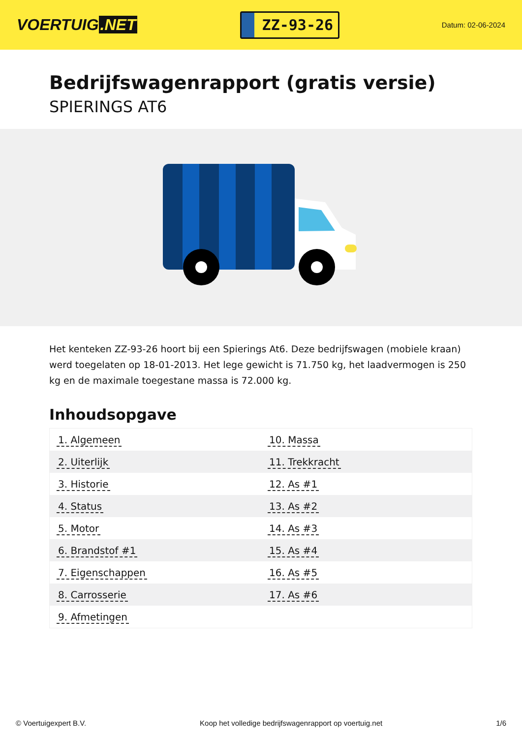VOERTUIG.NET
ZZ-93-26
Datum: 02-06-2024
Bedrijfswagenrapport (gratis versie)
SPIERINGS AT6
Het kenteken ZZ-93-26 hoort bij een Spierings At6. Deze bedrijfswagen (mobiele kraan) werd toegelaten op 18-01-2013. Het lege gewicht is 71.750 kg, het laadvermogen is 250 kg en de maximale toegestane massa is 72.000 kg.
Inhoudsopgave
| 1. Algemeen | 10. Massa |
| 2. Uiterlijk | 11. Trekkracht |
| 3. Historie | 12. As #1 |
| 4. Status | 13. As #2 |
| 5. Motor | 14. As #3 |
| 6. Brandstof #1 | 15. As #4 |
| 7. Eigenschappen | 16. As #5 |
| 8. Carrosserie | 17. As #6 |
| 9. Afmetingen | |
© Voertuigexpert B.V. Koop het volledige bedrijfswagenrapport op voertuig.net 1/6